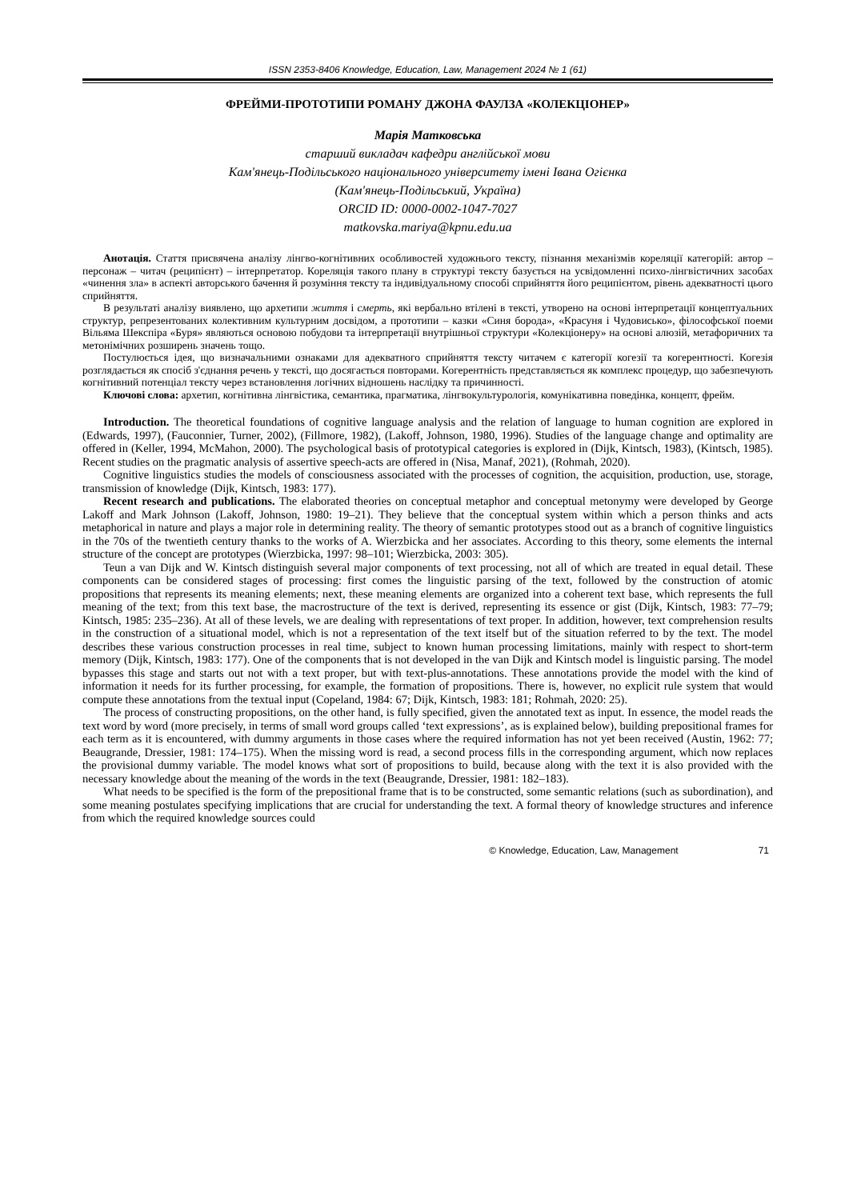ISSN 2353-8406 Knowledge, Education, Law, Management 2024 № 1 (61)
ФРЕЙМИ-ПРОТОТИПИ РОМАНУ ДЖОНА ФАУЛЗА «КОЛЕКЦІОНЕР»
Марія Матковська
старший викладач кафедри англійської мови
Кам'янець-Подільського національного університету імені Івана Огієнка
(Кам'янець-Подільський, Україна)
ORCID ID: 0000-0002-1047-7027
matkovska.mariya@kpnu.edu.ua
Анотація. Стаття присвячена аналізу лінгво-когнітивних особливостей художнього тексту, пізнання механізмів кореляції категорій: автор – персонаж – читач (реципієнт) – інтерпретатор. Кореляція такого плану в структурі тексту базується на усвідомленні психо-лінгвістичних засобах «чинення зла» в аспекті авторського бачення й розуміння тексту та індивідуальному способі сприйняття його реципієнтом, рівень адекватності цього сприйняття.
В результаті аналізу виявлено, що архетипи життя і смерть, які вербально втілені в тексті, утворено на основі інтерпретації концептуальних структур, репрезентованих колективним культурним досвідом, а прототипи – казки «Синя борода», «Красуня і Чудовисько», філософської поеми Вільяма Шекспіра «Буря» являються основою побудови та інтерпретації внутрішньої структури «Колекціонеру» на основі алюзій, метафоричних та метонімічних розширень значень тощо.
Постулюється ідея, що визначальними ознаками для адекватного сприйняття тексту читачем є категорії когезії та когерентності. Когезія розглядається як спосіб з'єднання речень у тексті, що досягається повторами. Когерентність представляється як комплекс процедур, що забезпечують когнітивний потенціал тексту через встановлення логічних відношень наслідку та причинності.
Ключові слова: архетип, когнітивна лінгвістика, семантика, прагматика, лінгвокультурологія, комунікативна поведінка, концепт, фрейм.
Introduction. The theoretical foundations of cognitive language analysis and the relation of language to human cognition are explored in (Edwards, 1997), (Fauconnier, Turner, 2002), (Fillmore, 1982), (Lakoff, Johnson, 1980, 1996). Studies of the language change and optimality are offered in (Keller, 1994, McMahon, 2000). The psychological basis of prototypical categories is explored in (Dijk, Kintsch, 1983), (Kintsch, 1985). Recent studies on the pragmatic analysis of assertive speech-acts are offered in (Nisa, Manaf, 2021), (Rohmah, 2020).
Cognitive linguistics studies the models of consciousness associated with the processes of cognition, the acquisition, production, use, storage, transmission of knowledge (Dijk, Kintsch, 1983: 177).
Recent research and publications. The elaborated theories on conceptual metaphor and conceptual metonymy were developed by George Lakoff and Mark Johnson (Lakoff, Johnson, 1980: 19–21). They believe that the conceptual system within which a person thinks and acts metaphorical in nature and plays a major role in determining reality. The theory of semantic prototypes stood out as a branch of cognitive linguistics in the 70s of the twentieth century thanks to the works of A. Wierzbicka and her associates. According to this theory, some elements the internal structure of the concept are prototypes (Wierzbicka, 1997: 98–101; Wierzbicka, 2003: 305).
Teun a van Dijk and W. Kintsch distinguish several major components of text processing, not all of which are treated in equal detail. These components can be considered stages of processing: first comes the linguistic parsing of the text, followed by the construction of atomic propositions that represents its meaning elements; next, these meaning elements are organized into a coherent text base, which represents the full meaning of the text; from this text base, the macrostructure of the text is derived, representing its essence or gist (Dijk, Kintsch, 1983: 77–79; Kintsch, 1985: 235–236). At all of these levels, we are dealing with representations of text proper. In addition, however, text comprehension results in the construction of a situational model, which is not a representation of the text itself but of the situation referred to by the text. The model describes these various construction processes in real time, subject to known human processing limitations, mainly with respect to short-term memory (Dijk, Kintsch, 1983: 177). One of the components that is not developed in the van Dijk and Kintsch model is linguistic parsing. The model bypasses this stage and starts out not with a text proper, but with text-plus-annotations. These annotations provide the model with the kind of information it needs for its further processing, for example, the formation of propositions. There is, however, no explicit rule system that would compute these annotations from the textual input (Copeland, 1984: 67; Dijk, Kintsch, 1983: 181; Rohmah, 2020: 25).
The process of constructing propositions, on the other hand, is fully specified, given the annotated text as input. In essence, the model reads the text word by word (more precisely, in terms of small word groups called ‘text expressions’, as is explained below), building prepositional frames for each term as it is encountered, with dummy arguments in those cases where the required information has not yet been received (Austin, 1962: 77; Beaugrande, Dressier, 1981: 174–175). When the missing word is read, a second process fills in the corresponding argument, which now replaces the provisional dummy variable. The model knows what sort of propositions to build, because along with the text it is also provided with the necessary knowledge about the meaning of the words in the text (Beaugrande, Dressier, 1981: 182–183).
What needs to be specified is the form of the prepositional frame that is to be constructed, some semantic relations (such as subordination), and some meaning postulates specifying implications that are crucial for understanding the text. A formal theory of knowledge structures and inference from which the required knowledge sources could
© Knowledge, Education, Law, Management 71